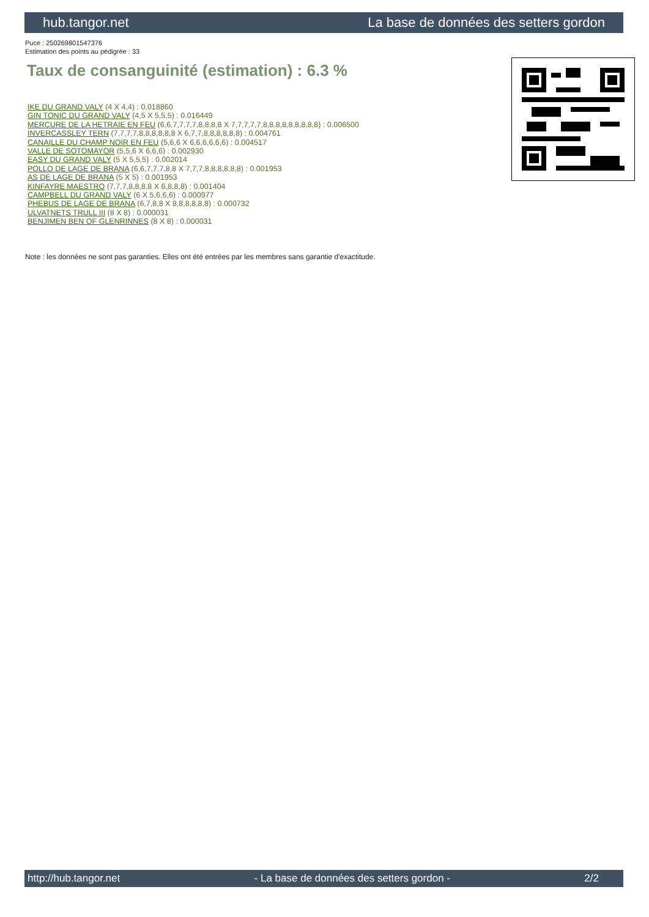hub.tangor.net La base de données des setters gordon
Puce : 250269801547376
Estimation des points au pédigrée : 33
Taux de consanguinité (estimation) : 6.3 %
IKE DU GRAND VALY (4 X 4,4) : 0.018860
GIN TONIC DU GRAND VALY (4,5 X 5,5,5) : 0.016449
MERCURE DE LA HETRAIE EN FEU (6,6,7,7,7,7,8,8,8,8 X 7,7,7,7,7,8,8,8,8,8,8,8,8,8) : 0.006500
INVERCASSLEY TERN (7,7,7,7,8,8,8,8,8,8 X 6,7,7,8,8,8,8,8,8) : 0.004761
CANAILLE DU CHAMP NOIR EN FEU (5,6,6 X 6,6,6,6,6,6) : 0.004517
VALLE DE SOTOMAYOR (5,5,6 X 6,6,6) : 0.002930
EASY DU GRAND VALY (5 X 5,5,5) : 0.002014
POLLO DE LAGE DE BRANA (6,6,7,7,7,8,8 X 7,7,7,8,8,8,8,8,8) : 0.001953
AS DE LAGE DE BRANA (5 X 5) : 0.001953
KINFAYRE MAESTRO (7,7,7,8,8,8,8 X 6,8,8,8) : 0.001404
CAMPBELL DU GRAND VALY (6 X 5,6,6,6) : 0.000977
PHEBUS DE LAGE DE BRANA (6,7,8,8 X 8,8,8,8,8,8) : 0.000732
ULVATNETS TRULL III (8 X 8) : 0.000031
BENJIMEN BEN OF GLENRINNES (8 X 8) : 0.000031
Note : les données ne sont pas garanties. Elles ont été entrées par les membres sans garantie d'exactitude.
http://hub.tangor.net - La base de données des setters gordon - 2/2